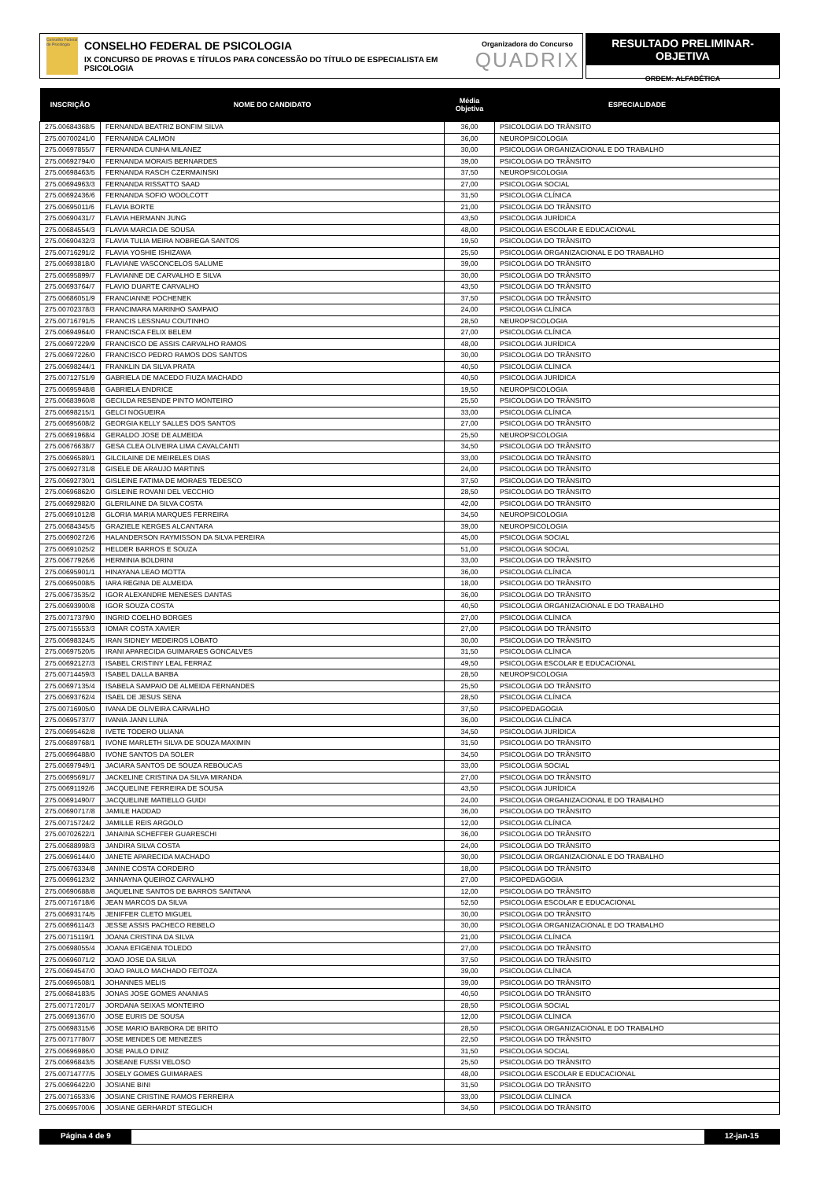Conselho Federal de Psicologia
CONSELHO FEDERAL DE PSICOLOGIA
IX CONCURSO DE PROVAS E TÍTULOS PARA CONCESSÃO DO TÍTULO DE ESPECIALISTA EM PSICOLOGIA
Organizadora do Concurso
QUADRIX
RESULTADO PRELIMINAR-OBJETIVA
ORDEM: ALFABÉTICA
| INSCRIÇÃO | NOME DO CANDIDATO | Média Objetiva | ESPECIALIDADE |
| --- | --- | --- | --- |
| 275.00684368/5 | FERNANDA BEATRIZ BONFIM SILVA | 36,00 | PSICOLOGIA DO TRÂNSITO |
| 275.00700241/0 | FERNANDA CALMON | 36,00 | NEUROPSICOLOGIA |
| 275.00697855/7 | FERNANDA CUNHA MILANEZ | 30,00 | PSICOLOGIA ORGANIZACIONAL E DO TRABALHO |
| 275.00692794/0 | FERNANDA MORAIS BERNARDES | 39,00 | PSICOLOGIA DO TRÂNSITO |
| 275.00698463/5 | FERNANDA RASCH CZERMAINSKI | 37,50 | NEUROPSICOLOGIA |
| 275.00694963/3 | FERNANDA RISSATTO SAAD | 27,00 | PSICOLOGIA SOCIAL |
| 275.00692436/6 | FERNANDA SOFIO WOOLCOTT | 31,50 | PSICOLOGIA CLÍNICA |
| 275.00695011/6 | FLAVIA BORTE | 21,00 | PSICOLOGIA DO TRÂNSITO |
| 275.00690431/7 | FLAVIA HERMANN JUNG | 43,50 | PSICOLOGIA JURÍDICA |
| 275.00684554/3 | FLAVIA MARCIA DE SOUSA | 48,00 | PSICOLOGIA ESCOLAR E EDUCACIONAL |
| 275.00690432/3 | FLAVIA TULIA MEIRA NOBREGA SANTOS | 19,50 | PSICOLOGIA DO TRÂNSITO |
| 275.00716291/2 | FLAVIA YOSHIE ISHIZAWA | 25,50 | PSICOLOGIA ORGANIZACIONAL E DO TRABALHO |
| 275.00693818/0 | FLAVIANE VASCONCELOS SALUME | 39,00 | PSICOLOGIA DO TRÂNSITO |
| 275.00695899/7 | FLAVIANNE DE CARVALHO E SILVA | 30,00 | PSICOLOGIA DO TRÂNSITO |
| 275.00693764/7 | FLAVIO DUARTE CARVALHO | 43,50 | PSICOLOGIA DO TRÂNSITO |
| 275.00686051/9 | FRANCIANNE POCHENEK | 37,50 | PSICOLOGIA DO TRÂNSITO |
| 275.00702378/3 | FRANCIMARA MARINHO SAMPAIO | 24,00 | PSICOLOGIA CLÍNICA |
| 275.00716791/5 | FRANCIS LESSNAU COUTINHO | 28,50 | NEUROPSICOLOGIA |
| 275.00694964/0 | FRANCISCA FELIX BELEM | 27,00 | PSICOLOGIA CLÍNICA |
| 275.00697229/9 | FRANCISCO DE ASSIS CARVALHO RAMOS | 48,00 | PSICOLOGIA JURÍDICA |
| 275.00697226/0 | FRANCISCO PEDRO RAMOS DOS SANTOS | 30,00 | PSICOLOGIA DO TRÂNSITO |
| 275.00698244/1 | FRANKLIN DA SILVA PRATA | 40,50 | PSICOLOGIA CLÍNICA |
| 275.00712751/9 | GABRIELA DE MACEDO FIUZA MACHADO | 40,50 | PSICOLOGIA JURÍDICA |
| 275.00695948/8 | GABRIELA ENDRICE | 19,50 | NEUROPSICOLOGIA |
| 275.00683960/8 | GECILDA RESENDE PINTO MONTEIRO | 25,50 | PSICOLOGIA DO TRÂNSITO |
| 275.00698215/1 | GELCI NOGUEIRA | 33,00 | PSICOLOGIA CLÍNICA |
| 275.00695608/2 | GEORGIA KELLY SALLES DOS SANTOS | 27,00 | PSICOLOGIA DO TRÂNSITO |
| 275.00691968/4 | GERALDO JOSE DE ALMEIDA | 25,50 | NEUROPSICOLOGIA |
| 275.00676638/7 | GESA CLEA OLIVEIRA LIMA CAVALCANTI | 34,50 | PSICOLOGIA DO TRÂNSITO |
| 275.00696589/1 | GILCILAINE DE MEIRELES DIAS | 33,00 | PSICOLOGIA DO TRÂNSITO |
| 275.00692731/8 | GISELE DE ARAUJO MARTINS | 24,00 | PSICOLOGIA DO TRÂNSITO |
| 275.00692730/1 | GISLEINE FATIMA DE MORAES TEDESCO | 37,50 | PSICOLOGIA DO TRÂNSITO |
| 275.00696862/0 | GISLEINE ROVANI DEL VECCHIO | 28,50 | PSICOLOGIA DO TRÂNSITO |
| 275.00692982/0 | GLERILAINE DA SILVA COSTA | 42,00 | PSICOLOGIA DO TRÂNSITO |
| 275.00691012/8 | GLORIA MARIA MARQUES FERREIRA | 34,50 | NEUROPSICOLOGIA |
| 275.00684345/5 | GRAZIELE KERGES ALCANTARA | 39,00 | NEUROPSICOLOGIA |
| 275.00690272/6 | HALANDERSON RAYMISSON DA SILVA PEREIRA | 45,00 | PSICOLOGIA SOCIAL |
| 275.00691025/2 | HELDER BARROS E SOUZA | 51,00 | PSICOLOGIA SOCIAL |
| 275.00677926/6 | HERMINIA BOLDRINI | 33,00 | PSICOLOGIA DO TRÂNSITO |
| 275.00695901/1 | HINAYANA LEAO MOTTA | 36,00 | PSICOLOGIA CLÍNICA |
| 275.00695008/5 | IARA REGINA DE ALMEIDA | 18,00 | PSICOLOGIA DO TRÂNSITO |
| 275.00673535/2 | IGOR ALEXANDRE MENESES DANTAS | 36,00 | PSICOLOGIA DO TRÂNSITO |
| 275.00693900/8 | IGOR SOUZA COSTA | 40,50 | PSICOLOGIA ORGANIZACIONAL E DO TRABALHO |
| 275.00717379/0 | INGRID COELHO BORGES | 27,00 | PSICOLOGIA CLÍNICA |
| 275.00715553/3 | IOMAR COSTA XAVIER | 27,00 | PSICOLOGIA DO TRÂNSITO |
| 275.00698324/5 | IRAN SIDNEY MEDEIROS LOBATO | 30,00 | PSICOLOGIA DO TRÂNSITO |
| 275.00697520/5 | IRANI APARECIDA GUIMARAES GONCALVES | 31,50 | PSICOLOGIA CLÍNICA |
| 275.00692127/3 | ISABEL CRISTINY LEAL FERRAZ | 49,50 | PSICOLOGIA ESCOLAR E EDUCACIONAL |
| 275.00714459/3 | ISABEL DALLA BARBA | 28,50 | NEUROPSICOLOGIA |
| 275.00697135/4 | ISABELA SAMPAIO DE ALMEIDA FERNANDES | 25,50 | PSICOLOGIA DO TRÂNSITO |
| 275.00693762/4 | ISAEL DE JESUS SENA | 28,50 | PSICOLOGIA CLÍNICA |
| 275.00716905/0 | IVANA DE OLIVEIRA CARVALHO | 37,50 | PSICOPEDAGOGIA |
| 275.00695737/7 | IVANIA JANN LUNA | 36,00 | PSICOLOGIA CLÍNICA |
| 275.00695462/8 | IVETE TODERO ULIANA | 34,50 | PSICOLOGIA JURÍDICA |
| 275.00689768/1 | IVONE MARLETH SILVA DE SOUZA MAXIMIN | 31,50 | PSICOLOGIA DO TRÂNSITO |
| 275.00696488/0 | IVONE SANTOS DA SOLER | 34,50 | PSICOLOGIA DO TRÂNSITO |
| 275.00697949/1 | JACIARA SANTOS DE SOUZA REBOUCAS | 33,00 | PSICOLOGIA SOCIAL |
| 275.00695691/7 | JACKELINE CRISTINA DA SILVA MIRANDA | 27,00 | PSICOLOGIA DO TRÂNSITO |
| 275.00691192/6 | JACQUELINE FERREIRA DE SOUSA | 43,50 | PSICOLOGIA JURÍDICA |
| 275.00691490/7 | JACQUELINE MATIELLO GUIDI | 24,00 | PSICOLOGIA ORGANIZACIONAL E DO TRABALHO |
| 275.00690717/8 | JAMILE HADDAD | 36,00 | PSICOLOGIA DO TRÂNSITO |
| 275.00715724/2 | JAMILLE REIS ARGOLO | 12,00 | PSICOLOGIA CLÍNICA |
| 275.00702622/1 | JANAINA SCHEFFER GUARESCHI | 36,00 | PSICOLOGIA DO TRÂNSITO |
| 275.00688998/3 | JANDIRA SILVA COSTA | 24,00 | PSICOLOGIA DO TRÂNSITO |
| 275.00696144/0 | JANETE APARECIDA MACHADO | 30,00 | PSICOLOGIA ORGANIZACIONAL E DO TRABALHO |
| 275.00676334/8 | JANINE COSTA CORDEIRO | 18,00 | PSICOLOGIA DO TRÂNSITO |
| 275.00696123/2 | JANNAYNA QUEIROZ CARVALHO | 27,00 | PSICOPEDAGOGIA |
| 275.00690688/8 | JAQUELINE SANTOS DE BARROS SANTANA | 12,00 | PSICOLOGIA DO TRÂNSITO |
| 275.00716718/6 | JEAN MARCOS DA SILVA | 52,50 | PSICOLOGIA ESCOLAR E EDUCACIONAL |
| 275.00693174/5 | JENIFFER CLETO MIGUEL | 30,00 | PSICOLOGIA DO TRÂNSITO |
| 275.00696114/3 | JESSE ASSIS PACHECO REBELO | 30,00 | PSICOLOGIA ORGANIZACIONAL E DO TRABALHO |
| 275.00715119/1 | JOANA CRISTINA DA SILVA | 21,00 | PSICOLOGIA CLÍNICA |
| 275.00698055/4 | JOANA EFIGENIA TOLEDO | 27,00 | PSICOLOGIA DO TRÂNSITO |
| 275.00696071/2 | JOAO JOSE DA SILVA | 37,50 | PSICOLOGIA DO TRÂNSITO |
| 275.00694547/0 | JOAO PAULO MACHADO FEITOZA | 39,00 | PSICOLOGIA CLÍNICA |
| 275.00696508/1 | JOHANNES MELIS | 39,00 | PSICOLOGIA DO TRÂNSITO |
| 275.00684183/5 | JONAS JOSE GOMES ANANIAS | 40,50 | PSICOLOGIA DO TRÂNSITO |
| 275.00717201/7 | JORDANA SEIXAS MONTEIRO | 28,50 | PSICOLOGIA SOCIAL |
| 275.00691367/0 | JOSE EURIS DE SOUSA | 12,00 | PSICOLOGIA CLÍNICA |
| 275.00698315/6 | JOSE MARIO BARBORA DE BRITO | 28,50 | PSICOLOGIA ORGANIZACIONAL E DO TRABALHO |
| 275.00717780/7 | JOSE MENDES DE MENEZES | 22,50 | PSICOLOGIA DO TRÂNSITO |
| 275.00696986/0 | JOSE PAULO DINIZ | 31,50 | PSICOLOGIA SOCIAL |
| 275.00696843/5 | JOSEANE FUSSI VELOSO | 25,50 | PSICOLOGIA DO TRÂNSITO |
| 275.00714777/5 | JOSELY GOMES GUIMARAES | 48,00 | PSICOLOGIA ESCOLAR E EDUCACIONAL |
| 275.00696422/0 | JOSIANE BINI | 31,50 | PSICOLOGIA DO TRÂNSITO |
| 275.00716533/6 | JOSIANE CRISTINE RAMOS FERREIRA | 33,00 | PSICOLOGIA CLÍNICA |
| 275.00695700/6 | JOSIANE GERHARDT STEGLICH | 34,50 | PSICOLOGIA DO TRÂNSITO |
Página 4 de 9 12-jan-15